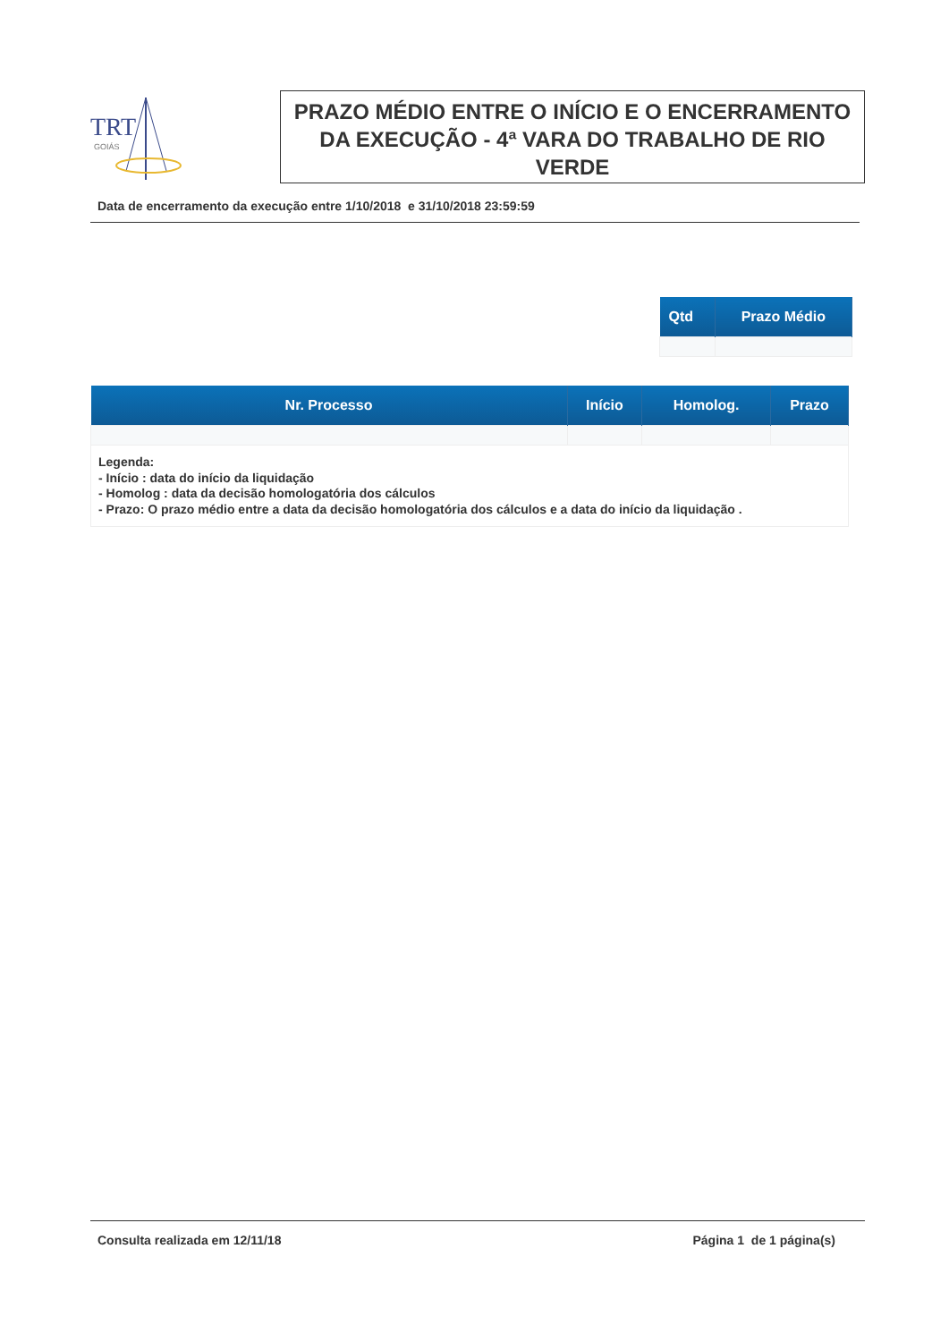TRT
GOIÁS
PRAZO MÉDIO ENTRE O INÍCIO E O ENCERRAMENTO DA EXECUÇÃO - 4ª VARA DO TRABALHO DE RIO VERDE
Data de encerramento da execução entre 1/10/2018 e 31/10/2018 23:59:59
| Qtd | Prazo Médio |
| --- | --- |
| Nr. Processo | Início | Homolog. | Prazo |
| --- | --- | --- | --- |
| Legenda: - Início : data do início da liquidação - Homolog : data da decisão homologatória dos cálculos - Prazo: O prazo médio entre a data da decisão homologatória dos cálculos e a data do início da liquidação . | | | |
Consulta realizada em 12/11/18 Página 1 de 1 página(s)